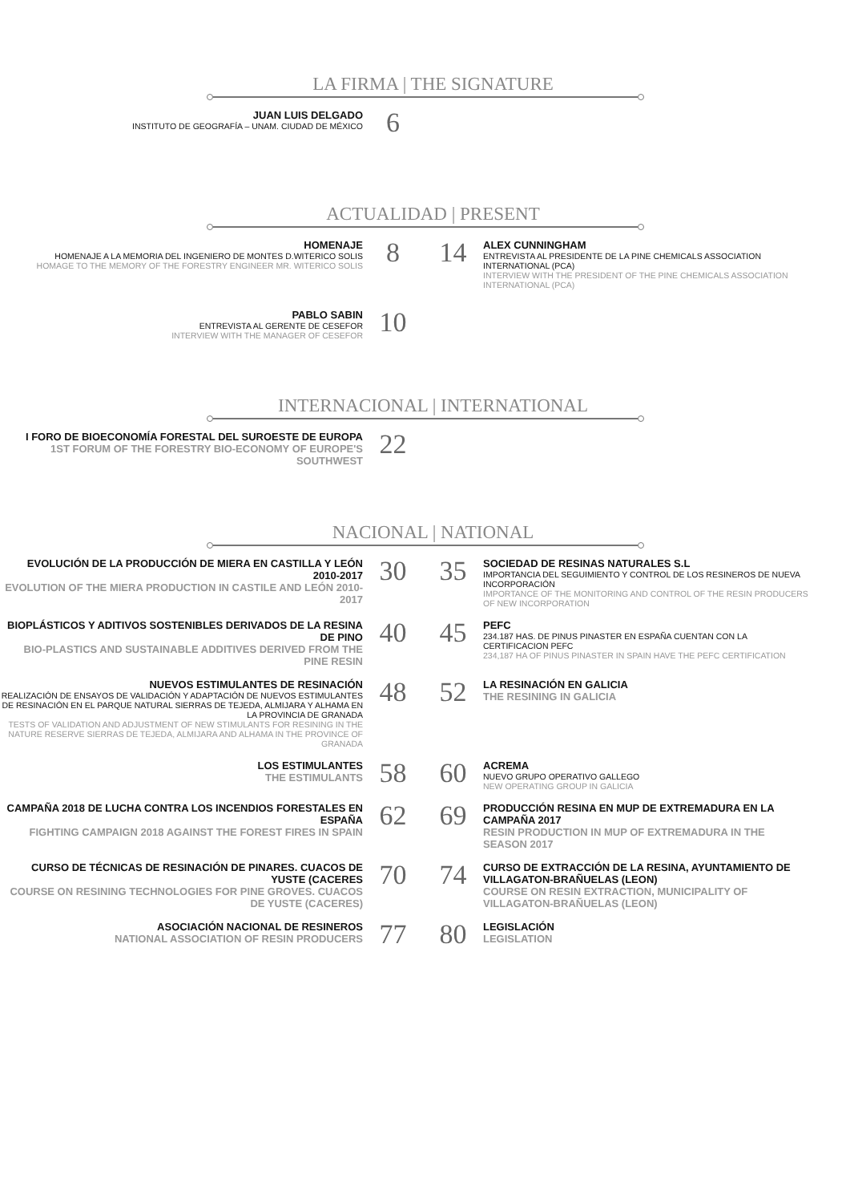LA FIRMA | THE SIGNATURE
JUAN LUIS DELGADO
INSTITUTO DE GEOGRAFÍA – UNAM. CIUDAD DE MÉXICO
6
ACTUALIDAD | PRESENT
HOMENAJE
HOMENAJE A LA MEMORIA DEL INGENIERO DE MONTES D.WITERICO SOLIS
HOMAGE TO THE MEMORY OF THE FORESTRY ENGINEER MR. WITERICO SOLIS
8 14
ALEX CUNNINGHAM
ENTREVISTA AL PRESIDENTE DE LA PINE CHEMICALS ASSOCIATION INTERNATIONAL (PCA)
INTERVIEW WITH THE PRESIDENT OF THE PINE CHEMICALS ASSOCIATION INTERNATIONAL (PCA)
PABLO SABIN
ENTREVISTA AL GERENTE DE CESEFOR
INTERVIEW WITH THE MANAGER OF CESEFOR
10
INTERNACIONAL | INTERNATIONAL
I FORO DE BIOECONOMÍA FORESTAL DEL SUROESTE DE EUROPA
1ST FORUM OF THE FORESTRY BIO-ECONOMY OF EUROPE'S SOUTHWEST
22
NACIONAL | NATIONAL
EVOLUCIÓN DE LA PRODUCCIÓN DE MIERA EN CASTILLA Y LEÓN 2010-2017
EVOLUTION OF THE MIERA PRODUCTION IN CASTILE AND LEÓN 2010-2017
30 35
SOCIEDAD DE RESINAS NATURALES S.L
IMPORTANCIA DEL SEGUIMIENTO Y CONTROL DE LOS RESINEROS DE NUEVA INCORPORACIÓN
IMPORTANCE OF THE MONITORING AND CONTROL OF THE RESIN PRODUCERS OF NEW INCORPORATION
BIOPLÁSTICOS Y ADITIVOS SOSTENIBLES DERIVADOS DE LA RESINA DE PINO
BIO-PLASTICS AND SUSTAINABLE ADDITIVES DERIVED FROM THE PINE RESIN
40 45
PEFC
234.187 HAS. DE PINUS PINASTER EN ESPAÑA CUENTAN CON LA CERTIFICACION PEFC
234,187 HA OF PINUS PINASTER IN SPAIN HAVE THE PEFC CERTIFICATION
NUEVOS ESTIMULANTES DE RESINACIÓN
REALIZACIÓN DE ENSAYOS DE VALIDACIÓN Y ADAPTACIÓN DE NUEVOS ESTIMULANTES DE RESINACIÓN EN EL PARQUE NATURAL SIERRAS DE TEJEDA, ALMIJARA Y ALHAMA EN LA PROVINCIA DE GRANADA
TESTS OF VALIDATION AND ADJUSTMENT OF NEW STIMULANTS FOR RESINING IN THE NATURE RESERVE SIERRAS DE TEJEDA, ALMIJARA AND ALHAMA IN THE PROVINCE OF GRANADA
48 52
LA RESINACIÓN EN GALICIA
THE RESINING IN GALICIA
LOS ESTIMULANTES
THE ESTIMULANTS
58 60
ACREMA
NUEVO GRUPO OPERATIVO GALLEGO
NEW OPERATING GROUP IN GALICIA
CAMPAÑA 2018 DE LUCHA CONTRA LOS INCENDIOS FORESTALES EN ESPAÑA
FIGHTING CAMPAIGN 2018 AGAINST THE FOREST FIRES IN SPAIN
62 69
PRODUCCIÓN RESINA EN MUP DE EXTREMADURA EN LA CAMPAÑA 2017
RESIN PRODUCTION IN MUP OF EXTREMADURA IN THE SEASON 2017
CURSO DE TÉCNICAS DE RESINACIÓN DE PINARES. CUACOS DE YUSTE (CACERES
COURSE ON RESINING TECHNOLOGIES FOR PINE GROVES. CUACOS DE YUSTE (CACERES)
70 74
CURSO DE EXTRACCIÓN DE LA RESINA, AYUNTAMIENTO DE VILLAGATON-BRAÑUELAS (LEON)
COURSE ON RESIN EXTRACTION, MUNICIPALITY OF VILLAGATON-BRAÑUELAS (LEON)
ASOCIACIÓN NACIONAL DE RESINEROS
NATIONAL ASSOCIATION OF RESIN PRODUCERS
77 80
LEGISLACIÓN
LEGISLATION